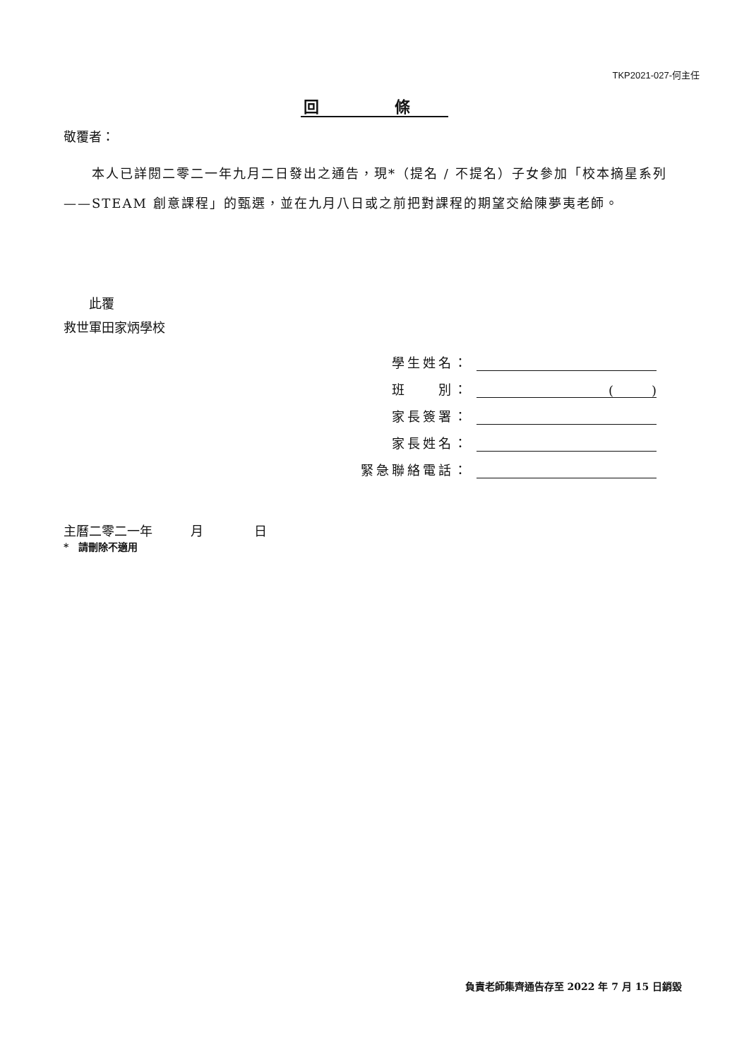TKP2021-027-何主任
回 條
敬覆者：
本人已詳閱二零二一年九月二日發出之通告，現*（提名 / 不提名）子女參加「校本摘星系列——STEAM 創意課程」的甄選，並在九月八日或之前把對課程的期望交給陳夢夷老師。
  此覆
救世軍田家炳學校
學生姓名：
班　　別： (　　　)
家長簽署：
家長姓名：
緊急聯絡電話：
主曆二零二一年   月    日
* 請刪除不適用
負責老師集齊通告存至 2022 年 7 月 15 日銷毀